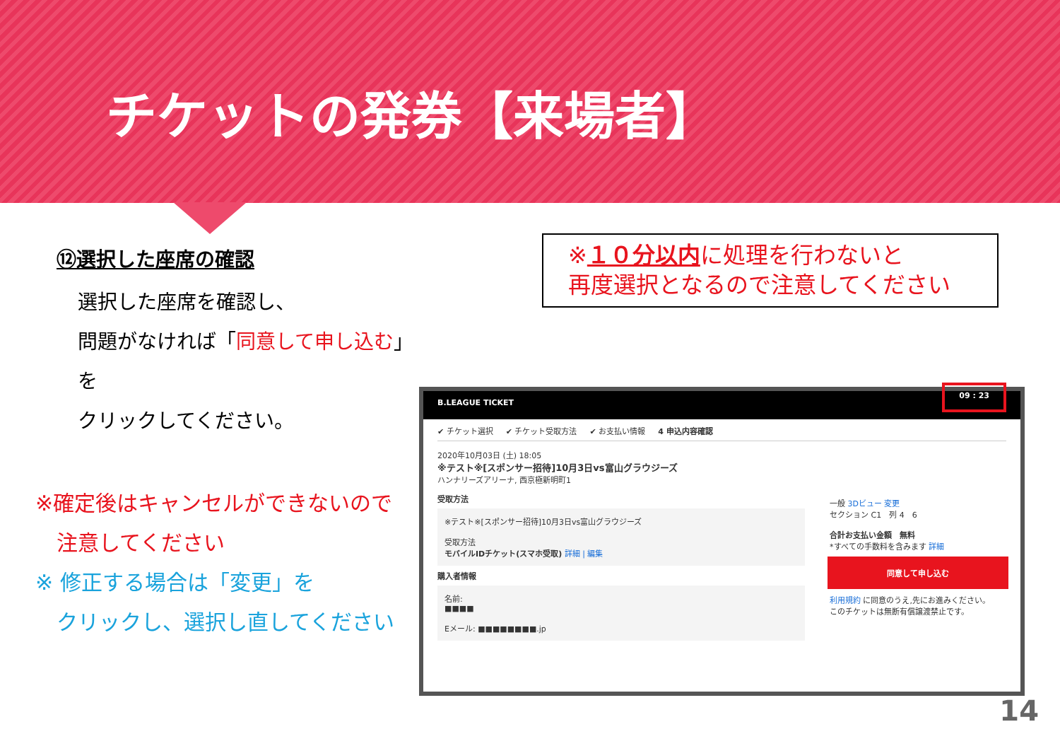チケットの発券【来場者】
⑫選択した座席の確認
選択した座席を確認し、
問題がなければ「同意して申し込む」を
クリックしてください。
※確定後はキャンセルができないので
　注意してください
※ 修正する場合は「変更」を
　クリックし、選択し直してください
※１０分以内に処理を行わないと
再度選択となるので注意してください
B.LEAGUE TICKET 09 : 23
✔ チケット選択 ✔ チケット受取方法 ✔ お支払い情報 4 申込内容確認
2020年10月03日 (土) 18:05
※テスト※[スポンサー招待]10月3日vs富山グラウジーズ
ハンナリーズアリーナ, 西京極新明町1
受取方法
※テスト※[スポンサー招待]10月3日vs富山グラウジーズ
受取方法
モバイルIDチケット(スマホ受取) 詳細 | 編集
購入者情報
名前:
■■■■
Eメール: ■■■■■■■■.jp
一般 3Dビュー 変更
セクション C1　列 4　6
合計お支払い金額　無料
*すべての手数料を含みます 詳細
同意して申し込む
利用規約 に同意のうえ,先にお進みください。
このチケットは無断有償譲渡禁止です。
14